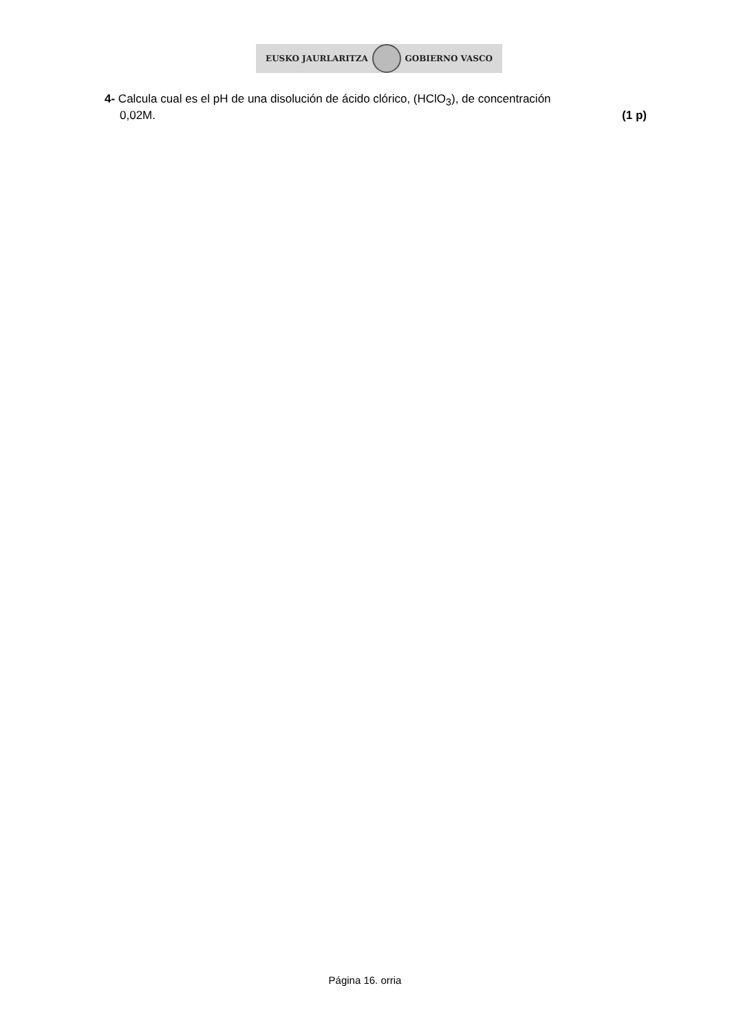EUSKO JAURLARITZA GOBIERNO VASCO
4- Calcula cual es el pH de una disolución de ácido clórico, (HClO<sub>3</sub>), de concentración
0,02M. (1 p)
Página 16. orria